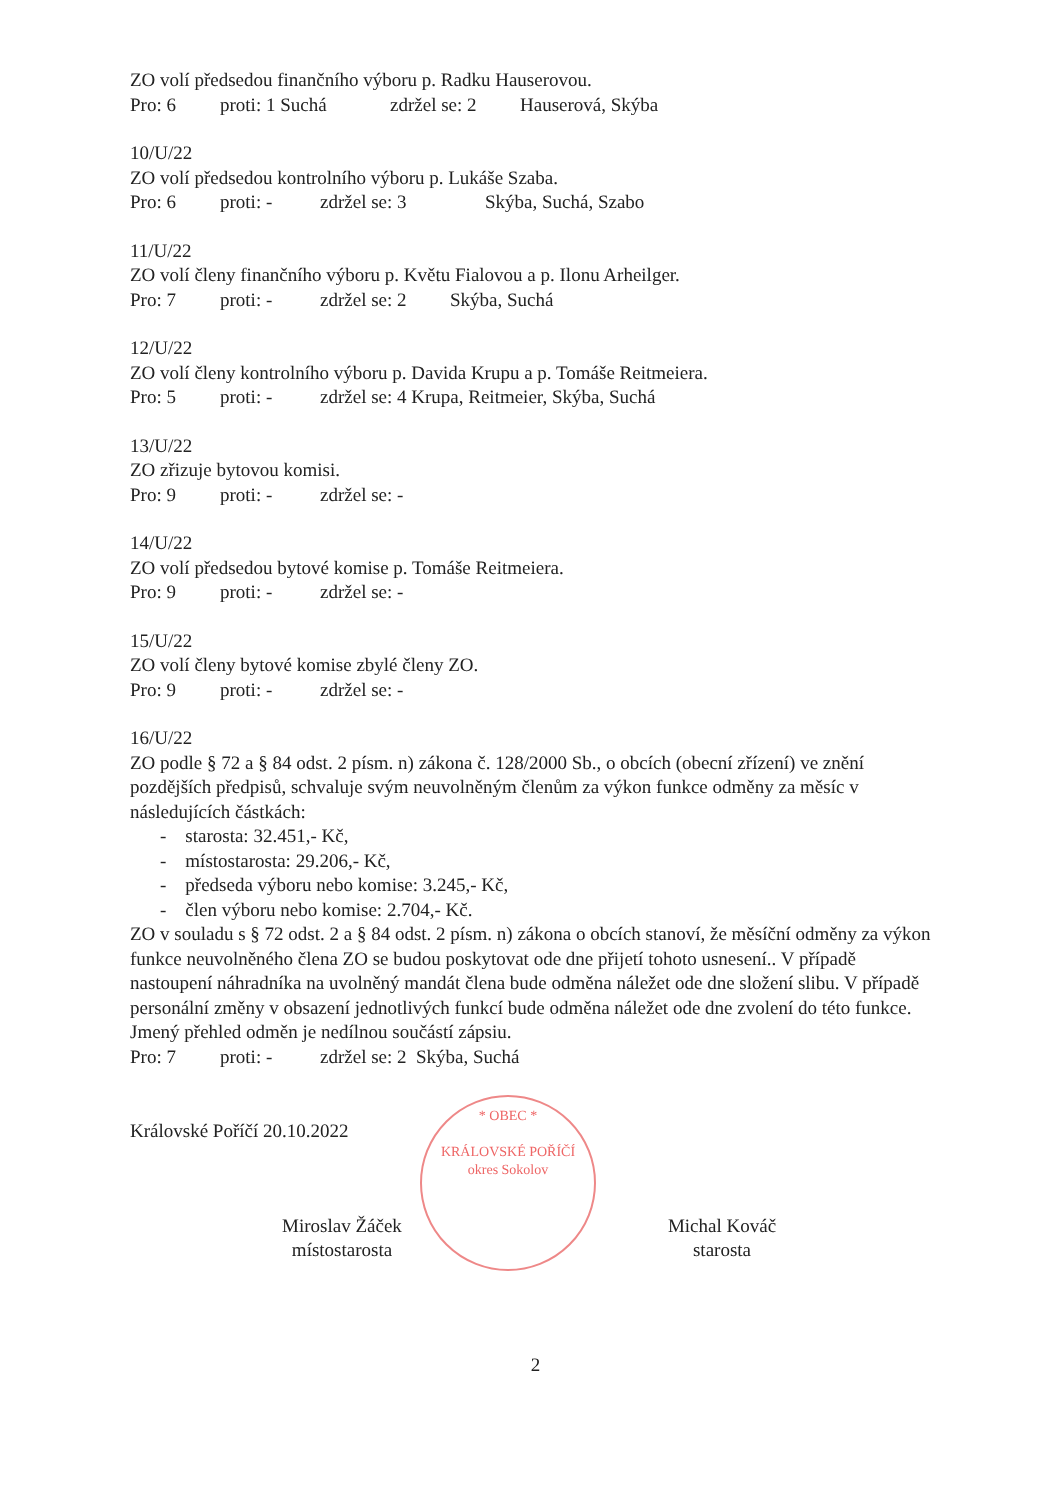ZO volí předsedou finančního výboru p. Radku Hauserovou.
Pro: 6 proti: 1 Suchá zdržel se: 2 Hauserová, Skýba
10/U/22
ZO volí předsedou kontrolního výboru p. Lukáše Szaba.
Pro: 6 proti: - zdržel se: 3 Skýba, Suchá, Szabo
11/U/22
ZO volí členy finančního výboru p. Květu Fialovou a p. Ilonu Arheilger.
Pro: 7 proti: - zdržel se: 2 Skýba, Suchá
12/U/22
ZO volí členy kontrolního výboru p. Davida Krupu a p. Tomáše Reitmeiera.
Pro: 5 proti: - zdržel se: 4 Krupa, Reitmeier, Skýba, Suchá
13/U/22
ZO zřizuje bytovou komisi.
Pro: 9 proti: - zdržel se: -
14/U/22
ZO volí předsedou bytové komise p. Tomáše Reitmeiera.
Pro: 9 proti: - zdržel se: -
15/U/22
ZO volí členy bytové komise zbylé členy ZO.
Pro: 9 proti: - zdržel se: -
16/U/22
ZO podle § 72 a § 84 odst. 2 písm. n) zákona č. 128/2000 Sb., o obcích (obecní zřízení) ve znění pozdějších předpisů, schvaluje svým neuvolněným členům za výkon funkce odměny za měsíc v následujících částkách:
- starosta: 32.451,- Kč,
- místostarosta: 29.206,- Kč,
- předseda výboru nebo komise: 3.245,- Kč,
- člen výboru nebo komise: 2.704,- Kč.
ZO v souladu s § 72 odst. 2 a § 84 odst. 2 písm. n) zákona o obcích stanoví, že měsíční odměny za výkon funkce neuvolněného člena ZO se budou poskytovat ode dne přijetí tohoto usnesení.. V případě nastoupení náhradníka na uvolněný mandát člena bude odměna náležet ode dne složení slibu. V případě personální změny v obsazení jednotlivých funkcí bude odměna náležet ode dne zvolení do této funkce. Jmený přehled odměn je nedílnou součástí zápsiu.
Pro: 7 proti: - zdržel se: 2 Skýba, Suchá
Královské Poříčí 20.10.2022
Miroslav Žáček
místostarosta
Michal Kováč
starosta
* OBEC *
KRÁLOVSKÉ POŘÍČÍ
okres Sokolov
2